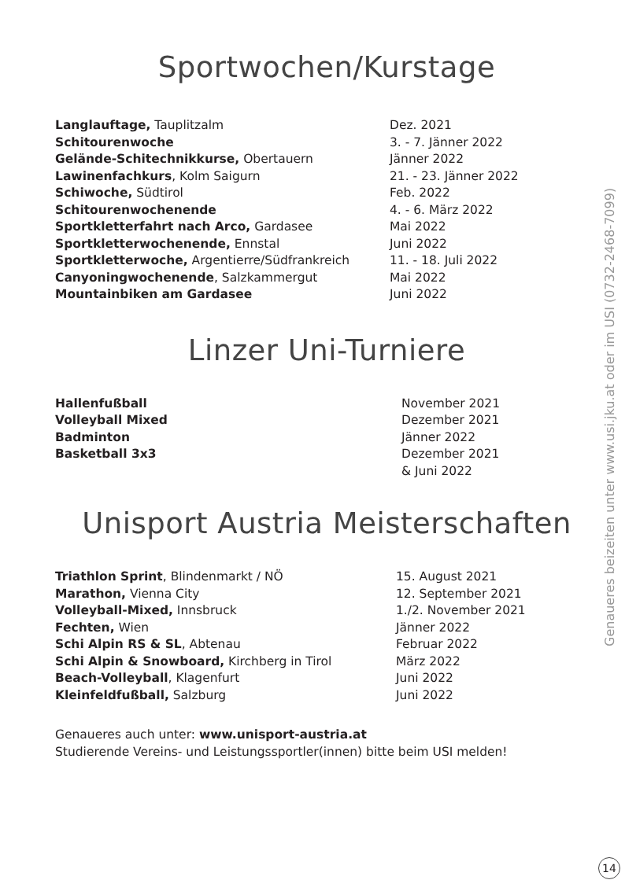Sportwochen/Kurstage
| Langlauftage, Tauplitzalm | Dez. 2021 |
| Schitourenwoche | 3. - 7. Jänner 2022 |
| Gelände-Schitechnikkurse, Obertauern | Jänner 2022 |
| Lawinenfachkurs , Kolm Saigurn | 21. - 23. Jänner 2022 |
| Schiwoche, Südtirol | Feb. 2022 |
| Schitourenwochenende | 4. - 6. März 2022 |
| Sportkletterfahrt nach Arco, Gardasee | Mai 2022 |
| Sportkletterwochenende, Ennstal | Juni 2022 |
| Sportkletterwoche, Argentierre/Südfrankreich | 11. - 18. Juli 2022 |
| Canyoningwochenende , Salzkammergut | Mai 2022 |
| Mountainbiken am Gardasee | Juni 2022 |
Linzer Uni-Turniere
| Hallenfußball | November 2021 |
| Volleyball Mixed | Dezember 2021 |
| Badminton | Jänner 2022 |
| Basketball 3x3 | Dezember 2021 & Juni 2022 |
Unisport Austria Meisterschaften
| Triathlon Sprint , Blindenmarkt / NÖ | 15. August 2021 |
| Marathon, Vienna City | 12. September 2021 |
| Volleyball-Mixed, Innsbruck | 1./2. November 2021 |
| Fechten, Wien | Jänner 2022 |
| Schi Alpin RS & SL , Abtenau | Februar 2022 |
| Schi Alpin & Snowboard, Kirchberg in Tirol | März 2022 |
| Beach-Volleyball , Klagenfurt | Juni 2022 |
| Kleinfeldfußball, Salzburg | Juni 2022 |
Genaueres auch unter: www.unisport-austria.at
Studierende Vereins- und Leistungssportler(innen) bitte beim USI melden!
Genaueres beizeiten unter www.usi.jku.at oder im USI (0732-2468-7099)
14